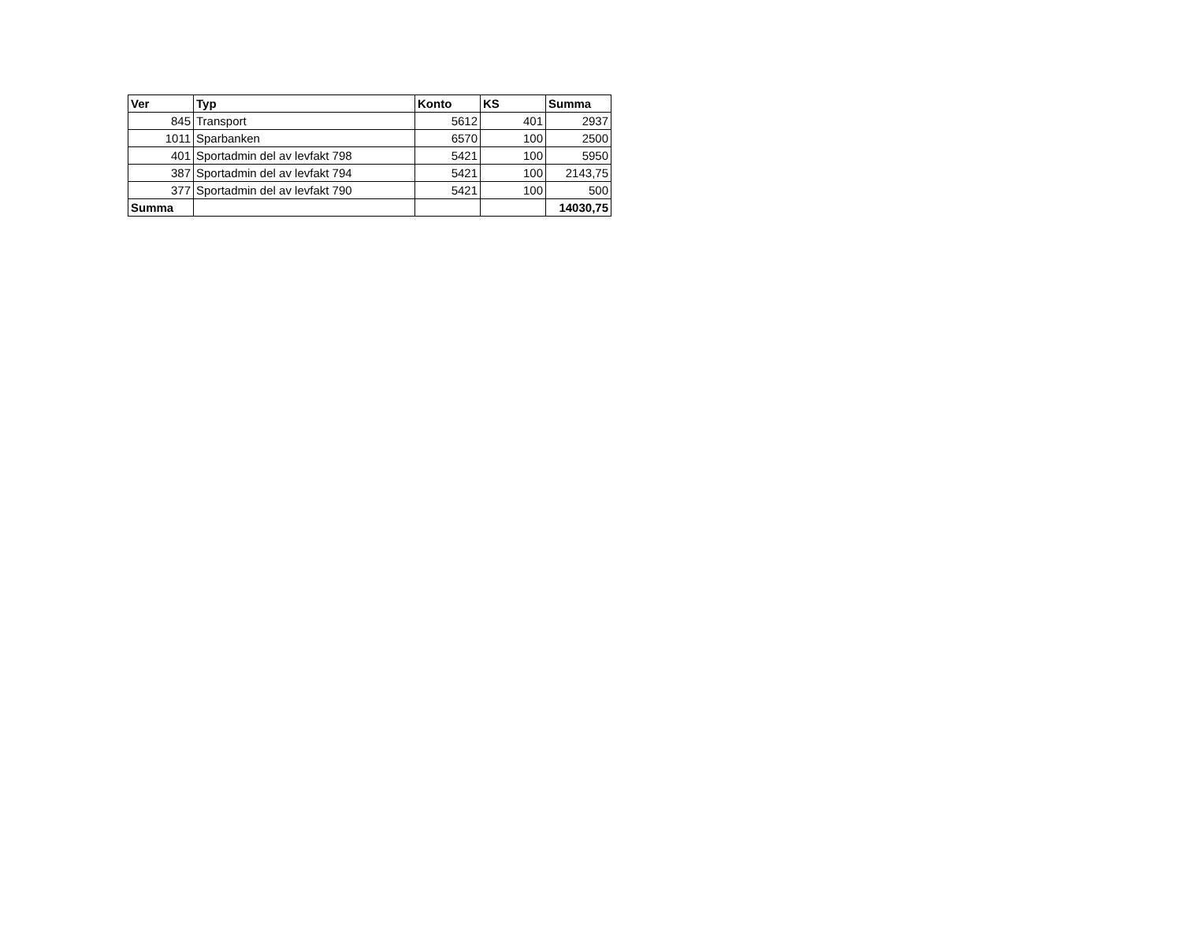| Ver | Typ | Konto | KS | Summa |
| --- | --- | --- | --- | --- |
| 845 | Transport | 5612 | 401 | 2937 |
| 1011 | Sparbanken | 6570 | 100 | 2500 |
| 401 | Sportadmin del av levfakt 798 | 5421 | 100 | 5950 |
| 387 | Sportadmin del av levfakt 794 | 5421 | 100 | 2143,75 |
| 377 | Sportadmin del av levfakt 790 | 5421 | 100 | 500 |
| Summa | | | | 14030,75 |